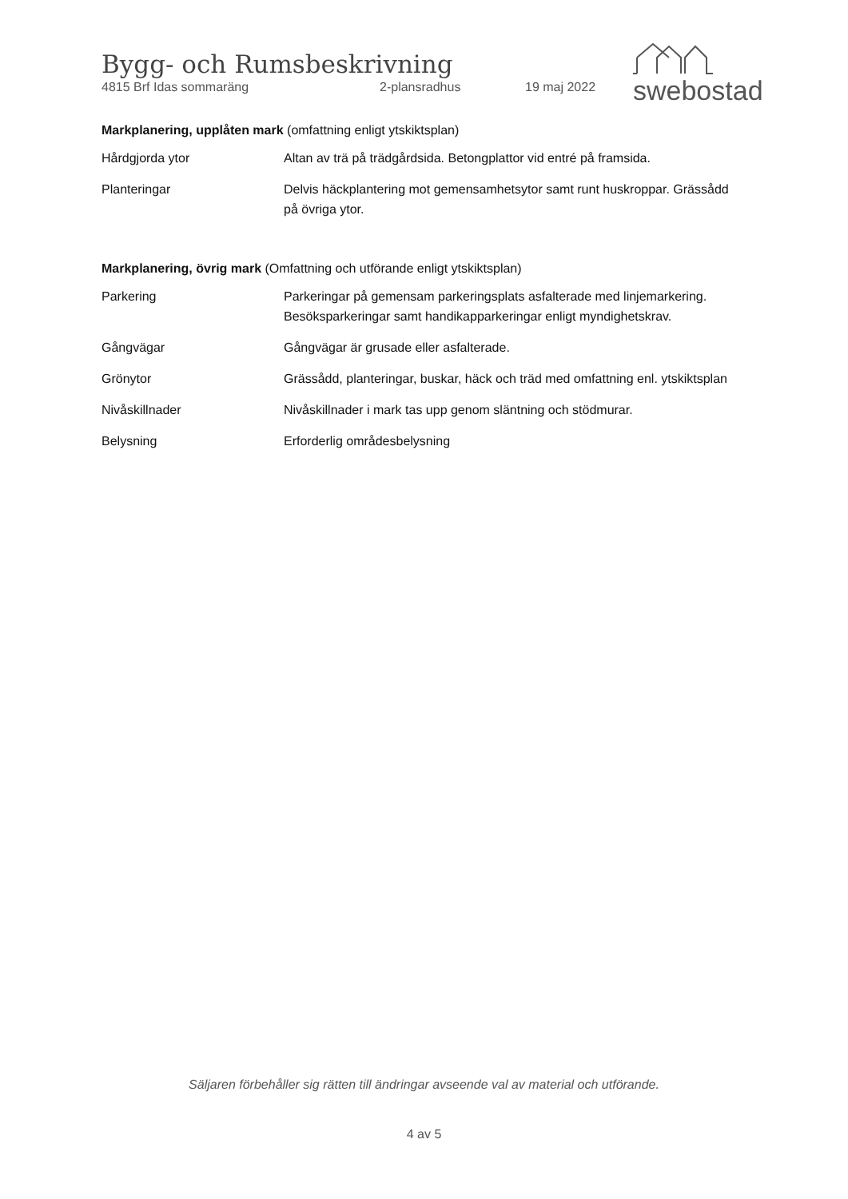Bygg- och Rumsbeskrivning
4815 Brf Idas sommaräng 2-plansradhus 19 maj 2022
swebostad
Markplanering, upplåten mark (omfattning enligt ytskiktsplan)
| Hårdgjorda ytor | Altan av trä på trädgårdsida. Betongplattor vid entré på framsida. |
| Planteringar | Delvis häckplantering mot gemensamhetsytor samt runt huskroppar. Grässådd på övriga ytor. |
Markplanering, övrig mark (Omfattning och utförande enligt ytskiktsplan)
| Parkering | Parkeringar på gemensam parkeringsplats asfalterade med linjemarkering. Besöksparkeringar samt handikapparkeringar enligt myndighetskrav. |
| Gångvägar | Gångvägar är grusade eller asfalterade. |
| Grönytor | Grässådd, planteringar, buskar, häck och träd med omfattning enl. ytskiktsplan |
| Nivåskillnader | Nivåskillnader i mark tas upp genom släntning och stödmurar. |
| Belysning | Erforderlig områdesbelysning |
Säljaren förbehåller sig rätten till ändringar avseende val av material och utförande.
4 av 5